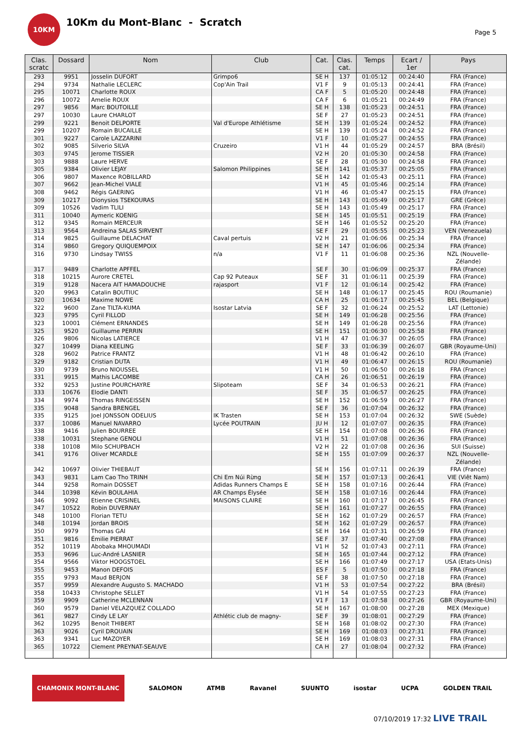10KM
10Km du Mont-Blanc - Scratch
Page 5
| Clas. scratc | Dossard | Nom | Club | Cat. | Clas. cat. | Temps | Ecart / 1er | Pays |
| --- | --- | --- | --- | --- | --- | --- | --- | --- |
| 293 | 9951 | Josselin DUFORT | Grimpo6 | SE H | 137 | 01:05:12 | 00:24:40 | FRA (France) |
| 294 | 9734 | Nathalie LECLERC | Cop'Ain Trail | V1 F | 9 | 01:05:13 | 00:24:41 | FRA (France) |
| 295 | 10071 | Charlotte ROUX | | CA F | 5 | 01:05:20 | 00:24:48 | FRA (France) |
| 296 | 10072 | Amelie ROUX | | CA F | 6 | 01:05:21 | 00:24:49 | FRA (France) |
| 297 | 9856 | Marc BOUTOILLE | | SE H | 138 | 01:05:23 | 00:24:51 | FRA (France) |
| 297 | 10030 | Laure CHARLOT | | SE F | 27 | 01:05:23 | 00:24:51 | FRA (France) |
| 299 | 9221 | Benoit DELPORTE | Val d'Europe Athlétisme | SE H | 139 | 01:05:24 | 00:24:52 | FRA (France) |
| 299 | 10207 | Romain BUCAILLE | | SE H | 139 | 01:05:24 | 00:24:52 | FRA (France) |
| 301 | 9227 | Carole LAZZARINI | | V1 F | 10 | 01:05:27 | 00:24:55 | FRA (France) |
| 302 | 9085 | Silverio SILVA | Cruzeiro | V1 H | 44 | 01:05:29 | 00:24:57 | BRA (Brésil) |
| 303 | 9745 | Jerome TISSIER | | V2 H | 20 | 01:05:30 | 00:24:58 | FRA (France) |
| 303 | 9888 | Laure HERVE | | SE F | 28 | 01:05:30 | 00:24:58 | FRA (France) |
| 305 | 9384 | Olivier LEJAY | Salomon Philippines | SE H | 141 | 01:05:37 | 00:25:05 | FRA (France) |
| 306 | 9807 | Maxence ROBILLARD | | SE H | 142 | 01:05:43 | 00:25:11 | FRA (France) |
| 307 | 9662 | Jean-Michel VIALE | | V1 H | 45 | 01:05:46 | 00:25:14 | FRA (France) |
| 308 | 9462 | Régis GAERING | | V1 H | 46 | 01:05:47 | 00:25:15 | FRA (France) |
| 309 | 10217 | Dionysios TSEKOURAS | | SE H | 143 | 01:05:49 | 00:25:17 | GRE (Grèce) |
| 309 | 10526 | Vadim TLILI | | SE H | 143 | 01:05:49 | 00:25:17 | FRA (France) |
| 311 | 10040 | Aymeric KOENIG | | SE H | 145 | 01:05:51 | 00:25:19 | FRA (France) |
| 312 | 9345 | Romain MERCEUR | | SE H | 146 | 01:05:52 | 00:25:20 | FRA (France) |
| 313 | 9564 | Andreina SALAS SIRVENT | | SE F | 29 | 01:05:55 | 00:25:23 | VEN (Venezuela) |
| 314 | 9825 | Guillaume DELACHAT | Caval pertuis | V2 H | 21 | 01:06:06 | 00:25:34 | FRA (France) |
| 314 | 9860 | Gregory QUIQUEMPOIX | | SE H | 147 | 01:06:06 | 00:25:34 | FRA (France) |
| 316 | 9730 | Lindsay TWISS | n/a | V1 F | 11 | 01:06:08 | 00:25:36 | NZL (Nouvelle- Zélande) |
| 317 | 9489 | Charlotte APFFEL | | SE F | 30 | 01:06:09 | 00:25:37 | FRA (France) |
| 318 | 10215 | Aurore CRETEL | Cap 92 Puteaux | SE F | 31 | 01:06:11 | 00:25:39 | FRA (France) |
| 319 | 9128 | Nacera AIT HAMADOUCHE | rajasport | V1 F | 12 | 01:06:14 | 00:25:42 | FRA (France) |
| 320 | 9963 | Catalin BOUTIUC | | SE H | 148 | 01:06:17 | 00:25:45 | ROU (Roumanie) |
| 320 | 10634 | Maxime NOWE | | CA H | 25 | 01:06:17 | 00:25:45 | BEL (Belgique) |
| 322 | 9600 | Zane TILTA-KUMA | Isostar Latvia | SE F | 32 | 01:06:24 | 00:25:52 | LAT (Lettonie) |
| 323 | 9795 | Cyril FILLOD | | SE H | 149 | 01:06:28 | 00:25:56 | FRA (France) |
| 323 | 10001 | Clément ERNANDES | | SE H | 149 | 01:06:28 | 00:25:56 | FRA (France) |
| 325 | 9520 | Guillaume PERRIN | | SE H | 151 | 01:06:30 | 00:25:58 | FRA (France) |
| 326 | 9806 | Nicolas LATIERCE | | V1 H | 47 | 01:06:37 | 00:26:05 | FRA (France) |
| 327 | 10499 | Diana KEELING | | SE F | 33 | 01:06:39 | 00:26:07 | GBR (Royaume-Uni) |
| 328 | 9602 | Patrice FRANTZ | | V1 H | 48 | 01:06:42 | 00:26:10 | FRA (France) |
| 329 | 9182 | Cristian DUTA | | V1 H | 49 | 01:06:47 | 00:26:15 | ROU (Roumanie) |
| 330 | 9739 | Bruno NIOUSSEL | | V1 H | 50 | 01:06:50 | 00:26:18 | FRA (France) |
| 331 | 9915 | Mathis LACOMBE | | CA H | 26 | 01:06:51 | 00:26:19 | FRA (France) |
| 332 | 9253 | Justine POURCHAYRE | Slipoteam | SE F | 34 | 01:06:53 | 00:26:21 | FRA (France) |
| 333 | 10676 | Elodie DANTI | | SE F | 35 | 01:06:57 | 00:26:25 | FRA (France) |
| 334 | 9974 | Thomas RINGEISSEN | | SE H | 152 | 01:06:59 | 00:26:27 | FRA (France) |
| 335 | 9048 | Sandra BRENGEL | | SE F | 36 | 01:07:04 | 00:26:32 | FRA (France) |
| 335 | 9125 | Joel JONSSON ODELIUS | IK Trasten | SE H | 153 | 01:07:04 | 00:26:32 | SWE (Suède) |
| 337 | 10086 | Manuel NAVARRO | Lycée POUTRAIN | JU H | 12 | 01:07:07 | 00:26:35 | FRA (France) |
| 338 | 9416 | Julien BOURREE | | SE H | 154 | 01:07:08 | 00:26:36 | FRA (France) |
| 338 | 10031 | Stephane GENOLI | | V1 H | 51 | 01:07:08 | 00:26:36 | FRA (France) |
| 338 | 10108 | Milo SCHUPBACH | | V2 H | 22 | 01:07:08 | 00:26:36 | SUI (Suisse) |
| 341 | 9176 | Oliver MCARDLE | | SE H | 155 | 01:07:09 | 00:26:37 | NZL (Nouvelle- Zélande) |
| 342 | 10697 | Olivier THIEBAUT | | SE H | 156 | 01:07:11 | 00:26:39 | FRA (France) |
| 343 | 9831 | Lam Cao Tho TRINH | Chi Em Núi Rừng | SE H | 157 | 01:07:13 | 00:26:41 | VIE (Viêt Nam) |
| 344 | 9258 | Romain DOSSET | Adidas Runners Champs E | SE H | 158 | 01:07:16 | 00:26:44 | FRA (France) |
| 344 | 10398 | Kévin BOULAHIA | AR Champs Élysée | SE H | 158 | 01:07:16 | 00:26:44 | FRA (France) |
| 346 | 9092 | Etienne CRISINEL | MAISONS CLAIRE | SE H | 160 | 01:07:17 | 00:26:45 | FRA (France) |
| 347 | 10522 | Robin DUVERNAY | | SE H | 161 | 01:07:27 | 00:26:55 | FRA (France) |
| 348 | 10100 | Florian TETU | | SE H | 162 | 01:07:29 | 00:26:57 | FRA (France) |
| 348 | 10194 | Jordan BROIS | | SE H | 162 | 01:07:29 | 00:26:57 | FRA (France) |
| 350 | 9979 | Thomas GAI | | SE H | 164 | 01:07:31 | 00:26:59 | FRA (France) |
| 351 | 9816 | Émilie PIERRAT | | SE F | 37 | 01:07:40 | 00:27:08 | FRA (France) |
| 352 | 10119 | Abobaka MHOUMADI | | V1 H | 52 | 01:07:43 | 00:27:11 | FRA (France) |
| 353 | 9696 | Luc-André LASNIER | | SE H | 165 | 01:07:44 | 00:27:12 | FRA (France) |
| 354 | 9566 | Viktor HOOGSTOEL | | SE H | 166 | 01:07:49 | 00:27:17 | USA (Etats-Unis) |
| 355 | 9453 | Manon DEFOIS | | ES F | 5 | 01:07:50 | 00:27:18 | FRA (France) |
| 355 | 9793 | Maud BERJON | | SE F | 38 | 01:07:50 | 00:27:18 | FRA (France) |
| 357 | 9959 | Alexandre Augusto S. MACHADO | | V1 H | 53 | 01:07:54 | 00:27:22 | BRA (Brésil) |
| 358 | 10433 | Christophe SELLET | | V1 H | 54 | 01:07:55 | 00:27:23 | FRA (France) |
| 359 | 9909 | Catherine MCLENNAN | | V1 F | 13 | 01:07:58 | 00:27:26 | GBR (Royaume-Uni) |
| 360 | 9579 | Daniel VELAZQUEZ COLLADO | | SE H | 167 | 01:08:00 | 00:27:28 | MEX (Mexique) |
| 361 | 9827 | Cindy LE LAY | Athlétic club de magny- | SE F | 39 | 01:08:01 | 00:27:29 | FRA (France) |
| 362 | 10295 | Benoit THIBERT | | SE H | 168 | 01:08:02 | 00:27:30 | FRA (France) |
| 363 | 9026 | Cyril DROUAIN | | SE H | 169 | 01:08:03 | 00:27:31 | FRA (France) |
| 363 | 9341 | Luc MAZOYER | | SE H | 169 | 01:08:03 | 00:27:31 | FRA (France) |
| 365 | 10722 | Clement PREYNAT-SEAUVE | | CA H | 27 | 01:08:04 | 00:27:32 | FRA (France) |
CHAMONIX MONT-BLANC SALOMON ATMB Ravanel SUUNTO isostar UCPA GOLDEN TRAIL
07/10/2019 17:32 LIVE TRAIL